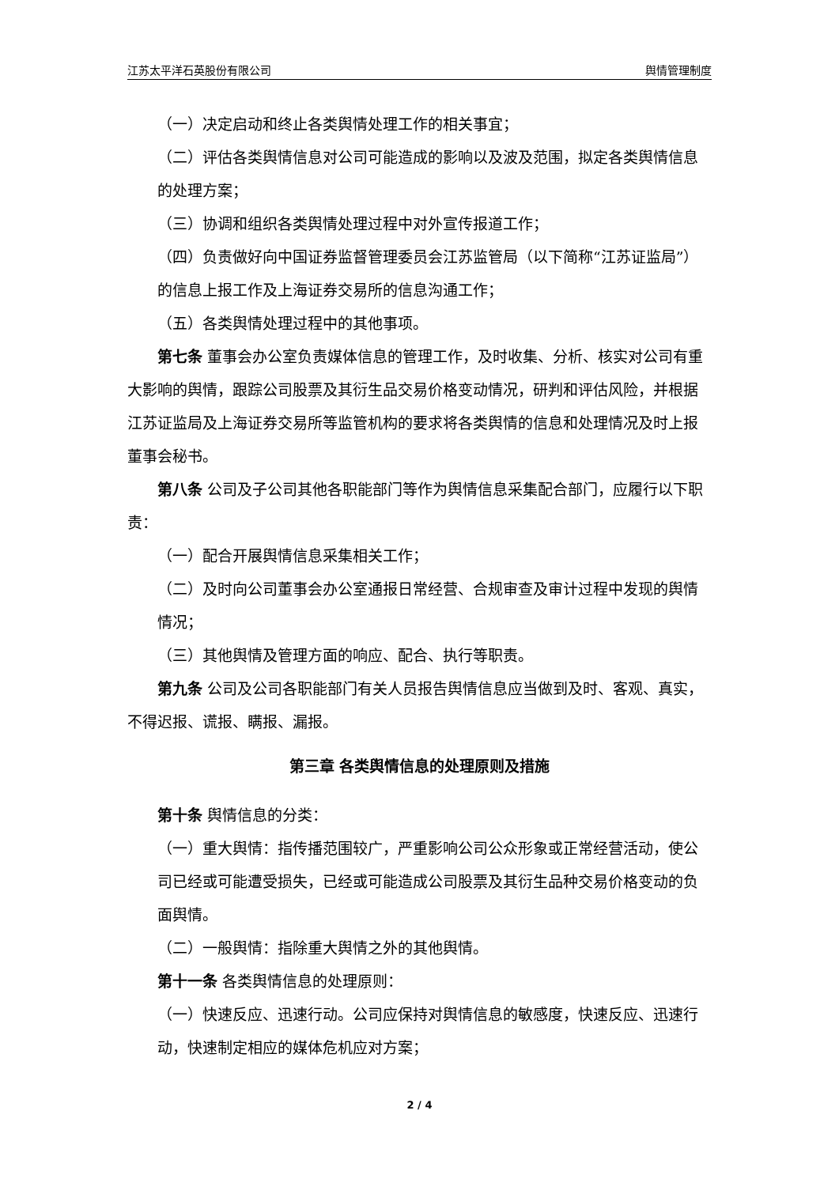江苏太平洋石英股份有限公司 舆情管理制度
（一）决定启动和终止各类舆情处理工作的相关事宜；
（二）评估各类舆情信息对公司可能造成的影响以及波及范围，拟定各类舆情信息的处理方案；
（三）协调和组织各类舆情处理过程中对外宣传报道工作；
（四）负责做好向中国证券监督管理委员会江苏监管局（以下简称“江苏证监局”）的信息上报工作及上海证券交易所的信息沟通工作；
（五）各类舆情处理过程中的其他事项。
第七条 董事会办公室负责媒体信息的管理工作，及时收集、分析、核实对公司有重大影响的舆情，跟踪公司股票及其衍生品交易价格变动情况，研判和评估风险，并根据江苏证监局及上海证券交易所等监管机构的要求将各类舆情的信息和处理情况及时上报董事会秘书。
第八条 公司及子公司其他各职能部门等作为舆情信息采集配合部门，应履行以下职责：
（一）配合开展舆情信息采集相关工作；
（二）及时向公司董事会办公室通报日常经营、合规审查及审计过程中发现的舆情情况；
（三）其他舆情及管理方面的响应、配合、执行等职责。
第九条 公司及公司各职能部门有关人员报告舆情信息应当做到及时、客观、真实，不得迟报、谎报、瞒报、漏报。
第三章 各类舆情信息的处理原则及措施
第十条 舆情信息的分类：
（一）重大舆情：指传播范围较广，严重影响公司公众形象或正常经营活动，使公司已经或可能遭受损失，已经或可能造成公司股票及其衍生品种交易价格变动的负面舆情。
（二）一般舆情：指除重大舆情之外的其他舆情。
第十一条 各类舆情信息的处理原则：
（一）快速反应、迅速行动。公司应保持对舆情信息的敏感度，快速反应、迅速行动，快速制定相应的媒体危机应对方案；
2 / 4